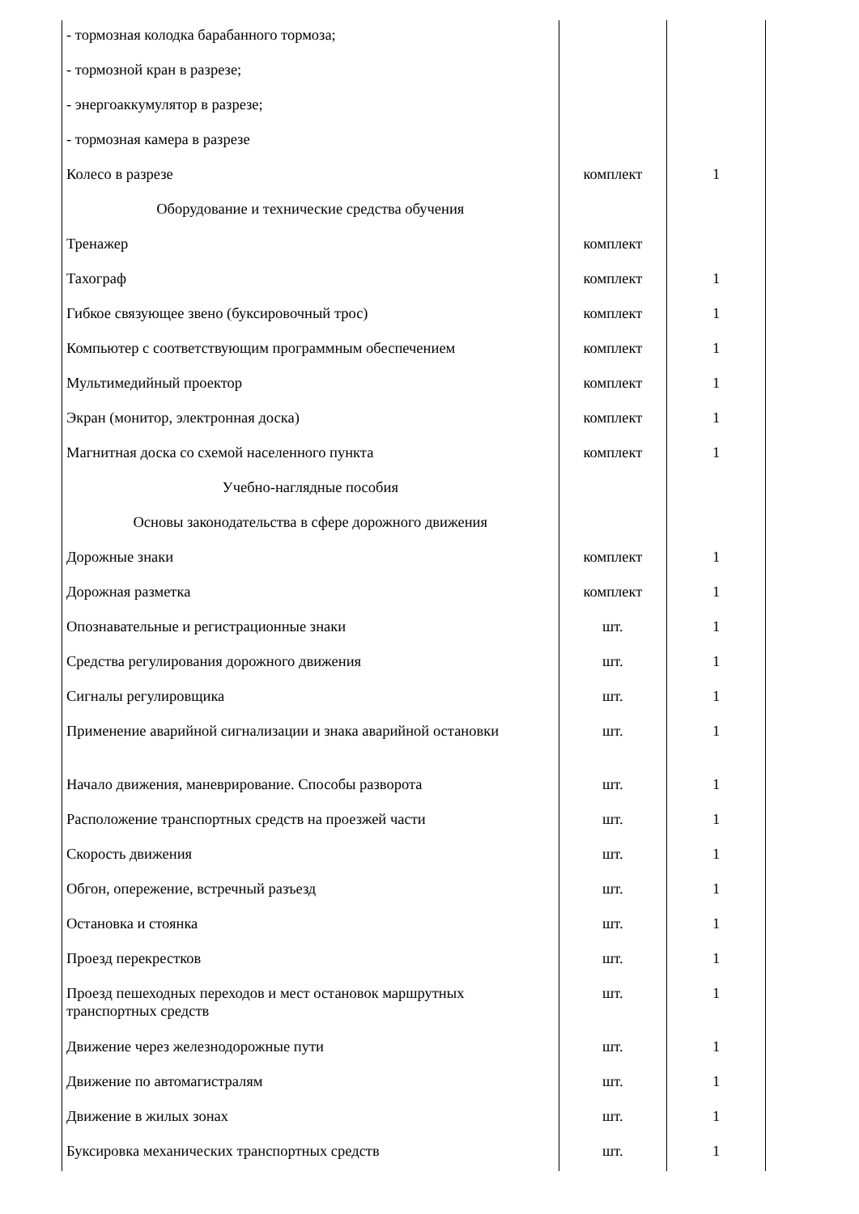| - тормозная колодка барабанного тормоза; | | |
| - тормозной кран в разрезе; | | |
| - энергоаккумулятор в разрезе; | | |
| - тормозная камера в разрезе | | |
| Колесо в разрезе | комплект | 1 |
| Оборудование и технические средства обучения | | |
| Тренажер | комплект | |
| Тахограф | комплект | 1 |
| Гибкое связующее звено (буксировочный трос) | комплект | 1 |
| Компьютер с соответствующим программным обеспечением | комплект | 1 |
| Мультимедийный проектор | комплект | 1 |
| Экран (монитор, электронная доска) | комплект | 1 |
| Магнитная доска со схемой населенного пункта | комплект | 1 |
| Учебно-наглядные пособия | | |
| Основы законодательства в сфере дорожного движения | | |
| Дорожные знаки | комплект | 1 |
| Дорожная разметка | комплект | 1 |
| Опознавательные и регистрационные знаки | шт. | 1 |
| Средства регулирования дорожного движения | шт. | 1 |
| Сигналы регулировщика | шт. | 1 |
| Применение аварийной сигнализации и знака аварийной остановки | шт. | 1 |
| Начало движения, маневрирование. Способы разворота | шт. | 1 |
| Расположение транспортных средств на проезжей части | шт. | 1 |
| Скорость движения | шт. | 1 |
| Обгон, опережение, встречный разъезд | шт. | 1 |
| Остановка и стоянка | шт. | 1 |
| Проезд перекрестков | шт. | 1 |
| Проезд пешеходных переходов и мест остановок маршрутных транспортных средств | шт. | 1 |
| Движение через железнодорожные пути | шт. | 1 |
| Движение по автомагистралям | шт. | 1 |
| Движение в жилых зонах | шт. | 1 |
| Буксировка механических транспортных средств | шт. | 1 |